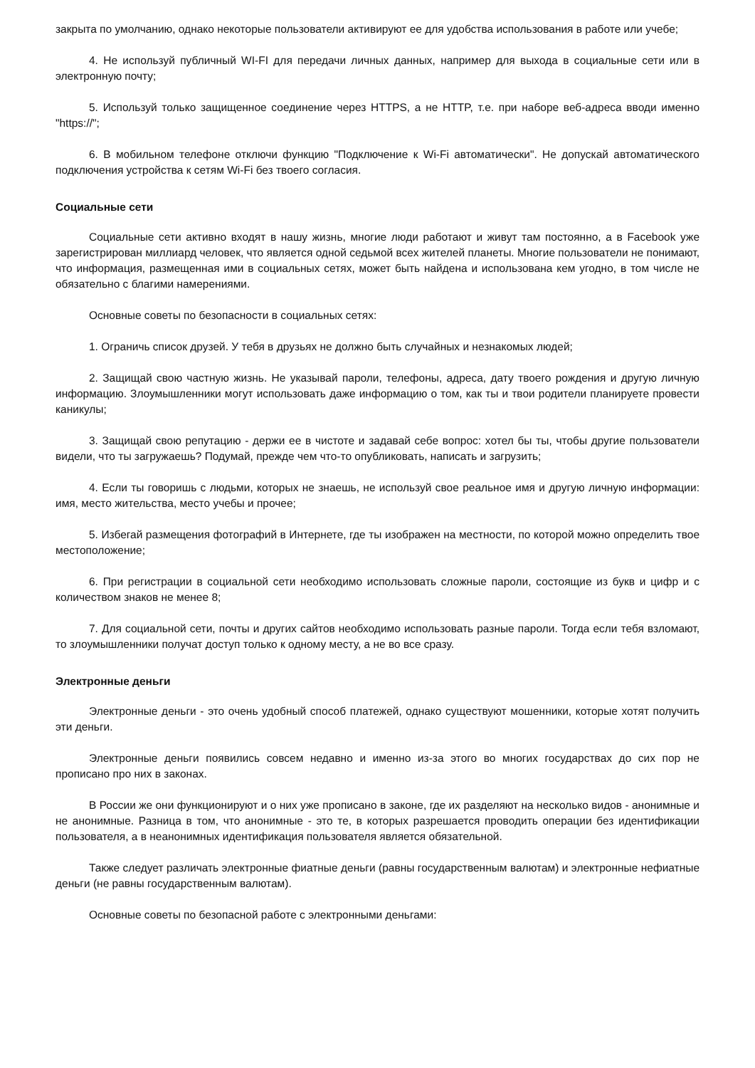закрыта по умолчанию, однако некоторые пользователи активируют ее для удобства использования в работе или учебе;
4. Не используй публичный WI-FI для передачи личных данных, например для выхода в социальные сети или в электронную почту;
5. Используй только защищенное соединение через HTTPS, а не HTTP, т.е. при наборе веб-адреса вводи именно "https://";
6. В мобильном телефоне отключи функцию "Подключение к Wi-Fi автоматически". Не допускай автоматического подключения устройства к сетям Wi-Fi без твоего согласия.
Социальные сети
Социальные сети активно входят в нашу жизнь, многие люди работают и живут там постоянно, а в Facebook уже зарегистрирован миллиард человек, что является одной седьмой всех жителей планеты. Многие пользователи не понимают, что информация, размещенная ими в социальных сетях, может быть найдена и использована кем угодно, в том числе не обязательно с благими намерениями.
Основные советы по безопасности в социальных сетях:
1. Ограничь список друзей. У тебя в друзьях не должно быть случайных и незнакомых людей;
2. Защищай свою частную жизнь. Не указывай пароли, телефоны, адреса, дату твоего рождения и другую личную информацию. Злоумышленники могут использовать даже информацию о том, как ты и твои родители планируете провести каникулы;
3. Защищай свою репутацию - держи ее в чистоте и задавай себе вопрос: хотел бы ты, чтобы другие пользователи видели, что ты загружаешь? Подумай, прежде чем что-то опубликовать, написать и загрузить;
4. Если ты говоришь с людьми, которых не знаешь, не используй свое реальное имя и другую личную информации: имя, место жительства, место учебы и прочее;
5. Избегай размещения фотографий в Интернете, где ты изображен на местности, по которой можно определить твое местоположение;
6. При регистрации в социальной сети необходимо использовать сложные пароли, состоящие из букв и цифр и с количеством знаков не менее 8;
7. Для социальной сети, почты и других сайтов необходимо использовать разные пароли. Тогда если тебя взломают, то злоумышленники получат доступ только к одному месту, а не во все сразу.
Электронные деньги
Электронные деньги - это очень удобный способ платежей, однако существуют мошенники, которые хотят получить эти деньги.
Электронные деньги появились совсем недавно и именно из-за этого во многих государствах до сих пор не прописано про них в законах.
В России же они функционируют и о них уже прописано в законе, где их разделяют на несколько видов - анонимные и не анонимные. Разница в том, что анонимные - это те, в которых разрешается проводить операции без идентификации пользователя, а в неанонимных идентификация пользователя является обязательной.
Также следует различать электронные фиатные деньги (равны государственным валютам) и электронные нефиатные деньги (не равны государственным валютам).
Основные советы по безопасной работе с электронными деньгами: